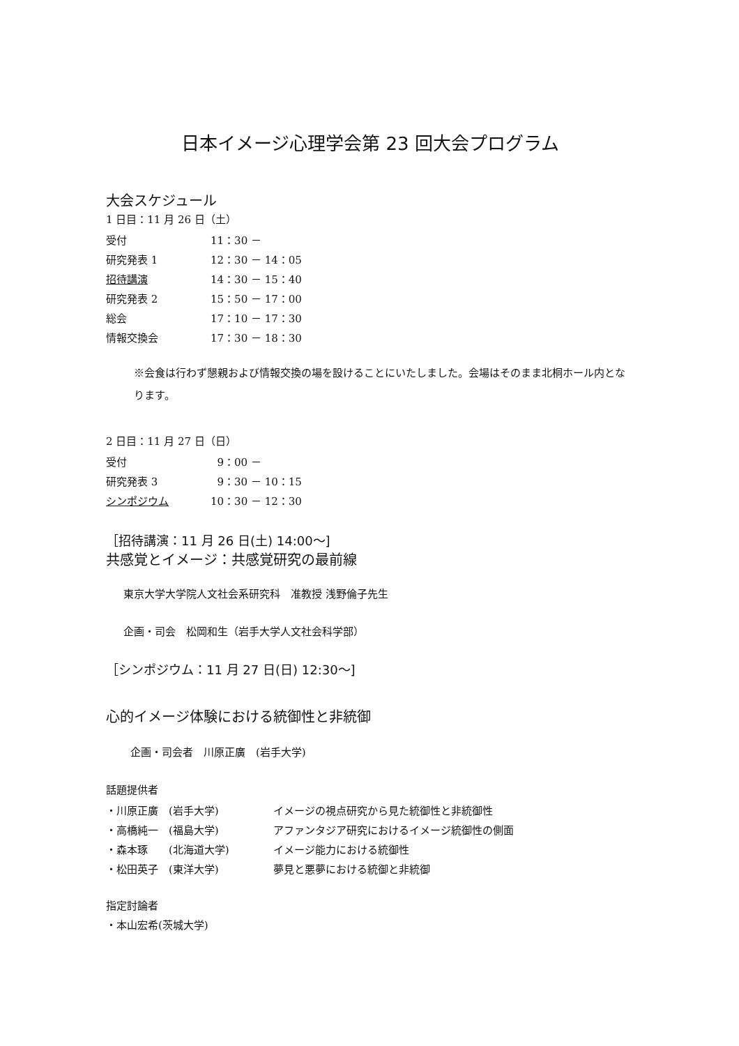日本イメージ心理学会第 23 回大会プログラム
大会スケジュール
1 日目：11 月 26 日（土）
| 受付 | 11：30 － |
| 研究発表 1 | 12：30 － 14：05 |
| 招待講演 | 14：30 － 15：40 |
| 研究発表 2 | 15：50 － 17：00 |
| 総会 | 17：10 － 17：30 |
| 情報交換会 | 17：30 － 18：30 |
※会食は行わず懇親および情報交換の場を設けることにいたしました。会場はそのまま北桐ホール内となります。
2 日目：11 月 27 日（日）
| 受付 | 9：00 － |
| 研究発表 3 | 9：30 － 10：15 |
| シンポジウム | 10：30 － 12：30 |
［招待講演：11 月 26 日(土) 14:00～]
共感覚とイメージ：共感覚研究の最前線
東京大学大学院人文社会系研究科　准教授 浅野倫子先生
企画・司会　松岡和生（岩手大学人文社会科学部）
［シンポジウム：11 月 27 日(日) 12:30～]
心的イメージ体験における統御性と非統御
企画・司会者　川原正廣　(岩手大学)
話題提供者
| ・川原正廣 (岩手大学) | イメージの視点研究から見た統御性と非統御性 |
| ・高橋純一 (福島大学) | アファンタジア研究におけるイメージ統御性の側面 |
| ・森本琢 (北海道大学) | イメージ能力における統御性 |
| ・松田英子 (東洋大学) | 夢見と悪夢における統御と非統御 |
指定討論者
・本山宏希(茨城大学)